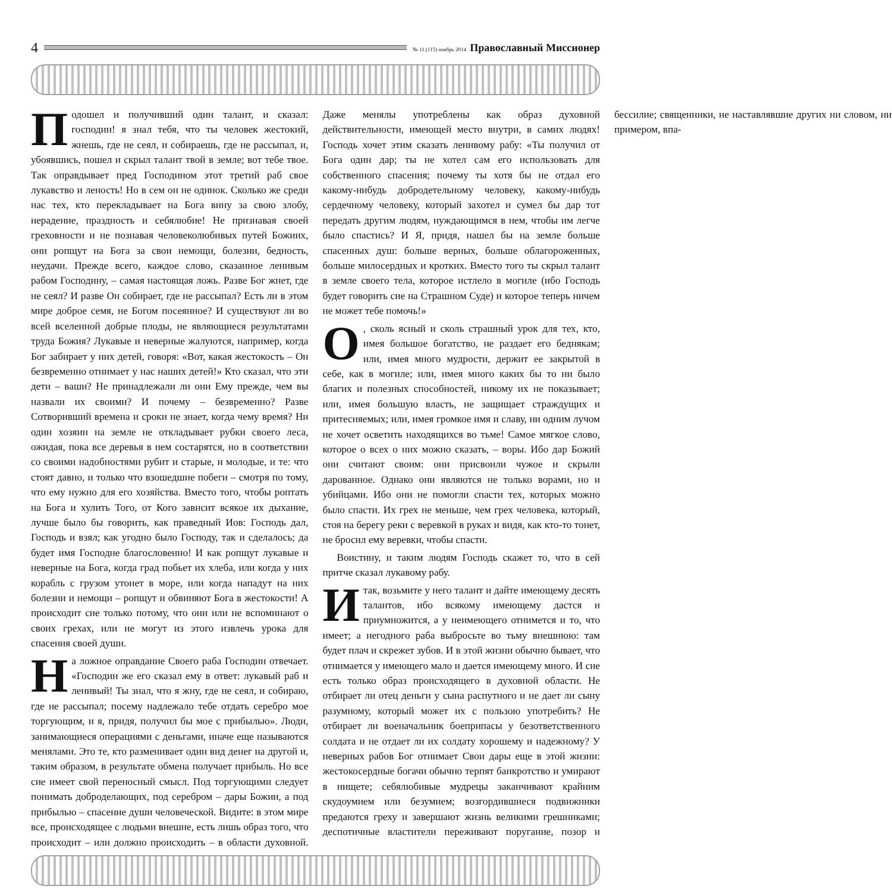4
№ 11 (115) ноябрь 2014 Православный Миссионер
Подошел и получивший один талант, и сказал: господин! я знал тебя, что ты человек жестокий, жнешь, где не сеял, и собираешь, где не рассыпал, и, убоявшись, пошел и скрыл талант твой в земле; вот тебе твое. Так оправдывает пред Господином этот третий раб свое лукавство и леность! Но в сем он не одинок. Сколько же среди нас тех, кто перекладывает на Бога вину за свою злобу, нерадение, праздность и себялюбие! Не признавая своей греховности и не познавая человеколюбивых путей Божиих, они ропщут на Бога за свои немощи, болезни, бедность, неудачи. Прежде всего, каждое слово, сказанное ленивым рабом Господину, – самая настоящая ложь. Разве Бог жнет, где не сеял? И разве Он собирает, где не рассыпал? Есть ли в этом мире доброе семя, не Богом посеянное? И существуют ли во всей вселенной добрые плоды, не являющиеся результатами труда Божия? Лукавые и неверные жалуются, например, когда Бог забирает у них детей, говоря: «Вот, какая жестокость – Он безвременно отнимает у нас наших детей!» Кто сказал, что эти дети – ваши? Не принадлежали ли они Ему прежде, чем вы назвали их своими? И почему – безвременно? Разве Сотворивший времена и сроки не знает, когда чему время? Ни один хозяин на земле не откладывает рубки своего леса, ожидая, пока все деревья в нем состарятся, но в соответствии со своими надобностями рубит и старые, и молодые, и те: что стоят давно, и только что взошедшие побеги – смотря по тому, что ему нужно для его хозяйства. Вместо того, чтобы роптать на Бога и хулить Того, от Кого зависит всякое их дыхание, лучше было бы говорить, как праведный Иов: Господь дал, Господь и взял; как угодно было Господу, так и сделалось; да будет имя Господне благословенно! И как ропщут лукавые и неверные на Бога, когда град побьет их хлеба, или когда у них корабль с грузом утонет в море, или когда нападут на них болезни и немощи – ропщут и обвиняют Бога в жестокости! А происходит сие только потому, что они или не вспоминают о своих грехах, или не могут из этого извлечь урока для спасения своей души.
На ложное оправдание Своего раба Господин отвечает. «Господин же его сказал ему в ответ: лукавый раб и ленивый! Ты знал, что я жну, где не сеял, и собираю, где не рассыпал; посему надлежало тебе отдать серебро мое торгующим, и я, придя, получил бы мое с прибылью». Люди, занимающиеся операциями с деньгами, иначе еще называются менялами. Это те, кто разменивает один вид денег на другой и, таким образом, в результате обмена получает прибыль. Но все сие имеет свой переносный смысл. Под торгующими следует понимать доброделающих, под серебром – дары Божии, а под прибылью – спасение души человеческой. Видите: в этом мире все, происходящее с людьми внешне, есть лишь образ того, что происходит – или должно происходить – в области духовной. Даже менялы употреблены как образ духовной действительности, имеющей место внутри, в самих людях! Господь хочет этим сказать ленивому рабу: «Ты получил от Бога один дар; ты не хотел сам его использовать для собственного спасения; почему ты хотя бы не отдал его какому-нибудь добродетельному человеку, какому-нибудь сердечному человеку, который захотел и сумел бы дар тот передать другим людям, нуждающимся в нем, чтобы им легче было спастись? И Я, придя, нашел бы на земле больше спасенных душ: больше верных, больше облагороженных, больше милосердных и кротких. Вместо того ты скрыл талант в земле своего тела, которое истлело в могиле (ибо Господь будет говорить сие на Страшном Суде) и которое теперь ничем не может тебе помочь!»
О, сколь ясный и сколь страшный урок для тех, кто, имея большое богатство, не раздает его беднякам; или, имея много мудрости, держит ее закрытой в себе, как в могиле; или, имея много каких бы то ни было благих и полезных способностей, никому их не показывает; или, имея большую власть, не защищает страждущих и притесняемых; или, имея громкое имя и славу, ни одним лучом не хочет осветить находящихся во тьме! Самое мягкое слово, которое о всех о них можно сказать, – воры. Ибо дар Божий они считают своим: они присвоили чужое и скрыли дарованное. Однако они являются не только ворами, но и убийцами. Ибо они не помогли спасти тех, которых можно было спасти. Их грех не меньше, чем грех человека, который, стоя на берегу реки с веревкой в руках и видя, как кто-то тонет, не бросил ему веревки, чтобы спасти.
Воистину, и таким людям Господь скажет то, что в сей притче сказал лукавому рабу.
Итак, возьмите у него талант и дайте имеющему десять талантов, ибо всякому имеющему дастся и приумножится, а у неимеющего отнимется и то, что имеет; а негодного раба выбросьте во тьму внешнюю: там будет плач и скрежет зубов. И в этой жизни обычно бывает, что отнимается у имеющего мало и дается имеющему много. И сие есть только образ происходящего в духовной области. Не отбирает ли отец деньги у сына распутного и не дает ли сыну разумному, который может их с пользою употребить? Не отбирает ли военачальник боеприпасы у безответственного солдата и не отдает ли их солдату хорошему и надежному? У неверных рабов Бог отнимает Свои дары еще в этой жизни: жестокосердные богачи обычно терпят банкротство и умирают в нищете; себялюбивые мудрецы заканчивают крайним скудоумием или безумием; возгордившиеся подвижники предаются греху и завершают жизнь великими грешниками; деспотичные властители переживают поругание, позор и бессилие; священники, не наставлявшие других ни словом, ни примером, впа-